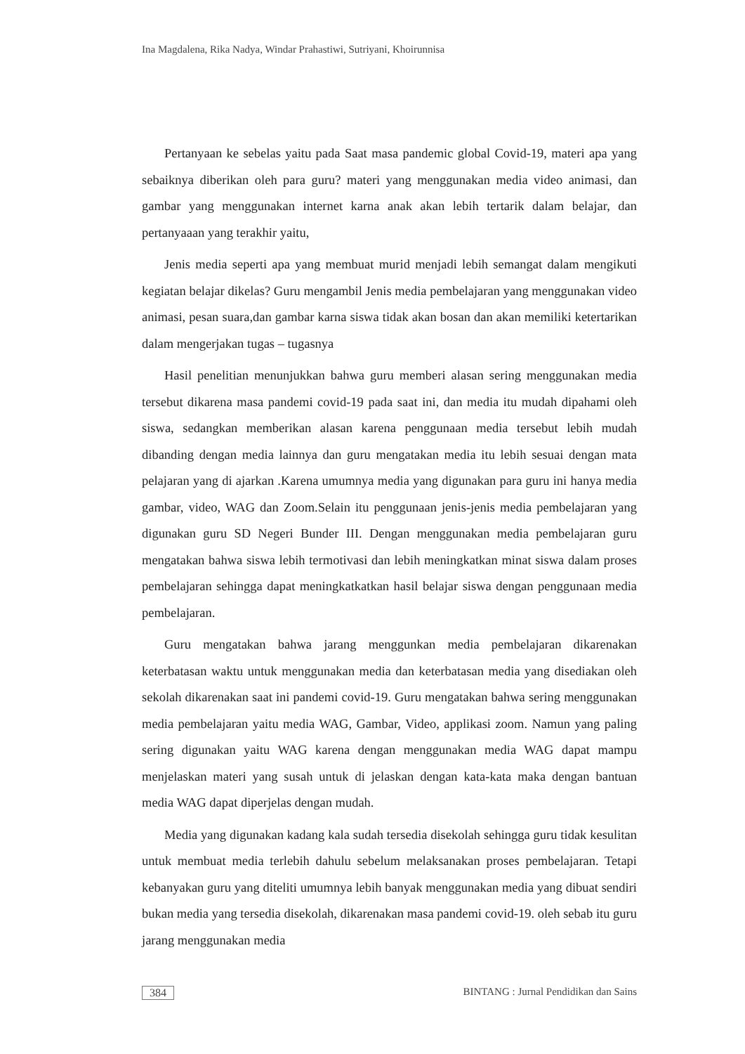Ina Magdalena, Rika Nadya, Windar Prahastiwi, Sutriyani, Khoirunnisa
Pertanyaan ke sebelas yaitu pada Saat masa pandemic global Covid-19, materi apa yang sebaiknya diberikan oleh para guru? materi yang menggunakan media video animasi, dan gambar yang menggunakan internet karna anak akan lebih tertarik dalam belajar, dan pertanyaaan yang terakhir yaitu,
Jenis media seperti apa yang membuat murid menjadi lebih semangat dalam mengikuti kegiatan belajar dikelas? Guru mengambil Jenis media pembelajaran yang menggunakan video animasi, pesan suara,dan gambar karna siswa tidak akan bosan dan akan memiliki ketertarikan dalam mengerjakan tugas – tugasnya
Hasil penelitian menunjukkan bahwa guru memberi alasan sering menggunakan media tersebut dikarena masa pandemi covid-19 pada saat ini, dan media itu mudah dipahami oleh siswa, sedangkan memberikan alasan karena penggunaan media tersebut lebih mudah dibanding dengan media lainnya dan guru mengatakan media itu lebih sesuai dengan mata pelajaran yang di ajarkan .Karena umumnya media yang digunakan para guru ini hanya media gambar, video, WAG dan Zoom.Selain itu penggunaan jenis-jenis media pembelajaran yang digunakan guru SD Negeri Bunder III. Dengan menggunakan media pembelajaran guru mengatakan bahwa siswa lebih termotivasi dan lebih meningkatkan minat siswa dalam proses pembelajaran sehingga dapat meningkatkatkan hasil belajar siswa dengan penggunaan media pembelajaran.
Guru mengatakan bahwa jarang menggunkan media pembelajaran dikarenakan keterbatasan waktu untuk menggunakan media dan keterbatasan media yang disediakan oleh sekolah dikarenakan saat ini pandemi covid-19. Guru mengatakan bahwa sering menggunakan media pembelajaran yaitu media WAG, Gambar, Video, applikasi zoom. Namun yang paling sering digunakan yaitu WAG karena dengan menggunakan media WAG dapat mampu menjelaskan materi yang susah untuk di jelaskan dengan kata-kata maka dengan bantuan media WAG dapat diperjelas dengan mudah.
Media yang digunakan kadang kala sudah tersedia disekolah sehingga guru tidak kesulitan untuk membuat media terlebih dahulu sebelum melaksanakan proses pembelajaran. Tetapi kebanyakan guru yang diteliti umumnya lebih banyak menggunakan media yang dibuat sendiri bukan media yang tersedia disekolah, dikarenakan masa pandemi covid-19. oleh sebab itu guru jarang menggunakan media
384 BINTANG : Jurnal Pendidikan dan Sains